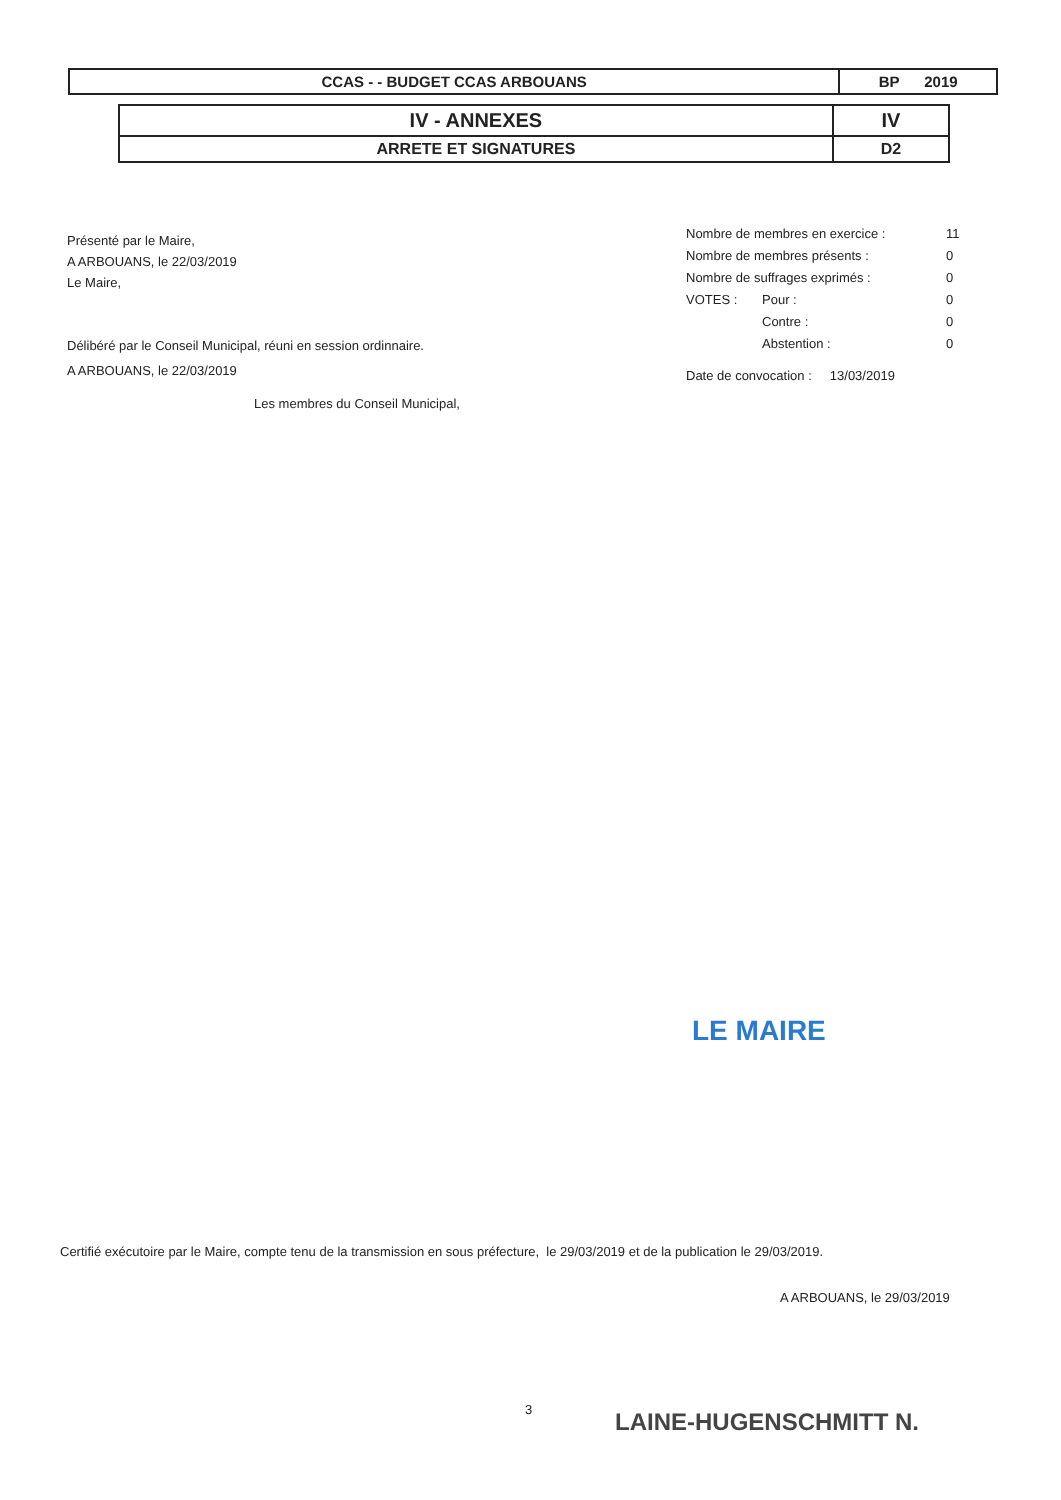| CCAS - - BUDGET CCAS ARBOUANS | BP 2019 |
| IV - ANNEXES | IV |
| ARRETE ET SIGNATURES | D2 |
Présenté par le Maire,
A ARBOUANS, le 22/03/2019
Le Maire,
Délibéré par le Conseil Municipal, réuni en session ordinnaire.
A ARBOUANS, le 22/03/2019
Les membres du Conseil Municipal,
| Nombre de membres en exercice : | | 11 |
| Nombre de membres présents : | | 0 |
| Nombre de suffrages exprimés : | | 0 |
| VOTES : | Pour : | 0 |
| | Contre : | 0 |
| | Abstention : | 0 |
Date de convocation : 13/03/2019
LE MAIRE
Certifié exécutoire par le Maire, compte tenu de la transmission en sous préfecture, le 29/03/2019 et de la publication le 29/03/2019.
A ARBOUANS, le 29/03/2019
3 LAINE-HUGENSCHMITT N.